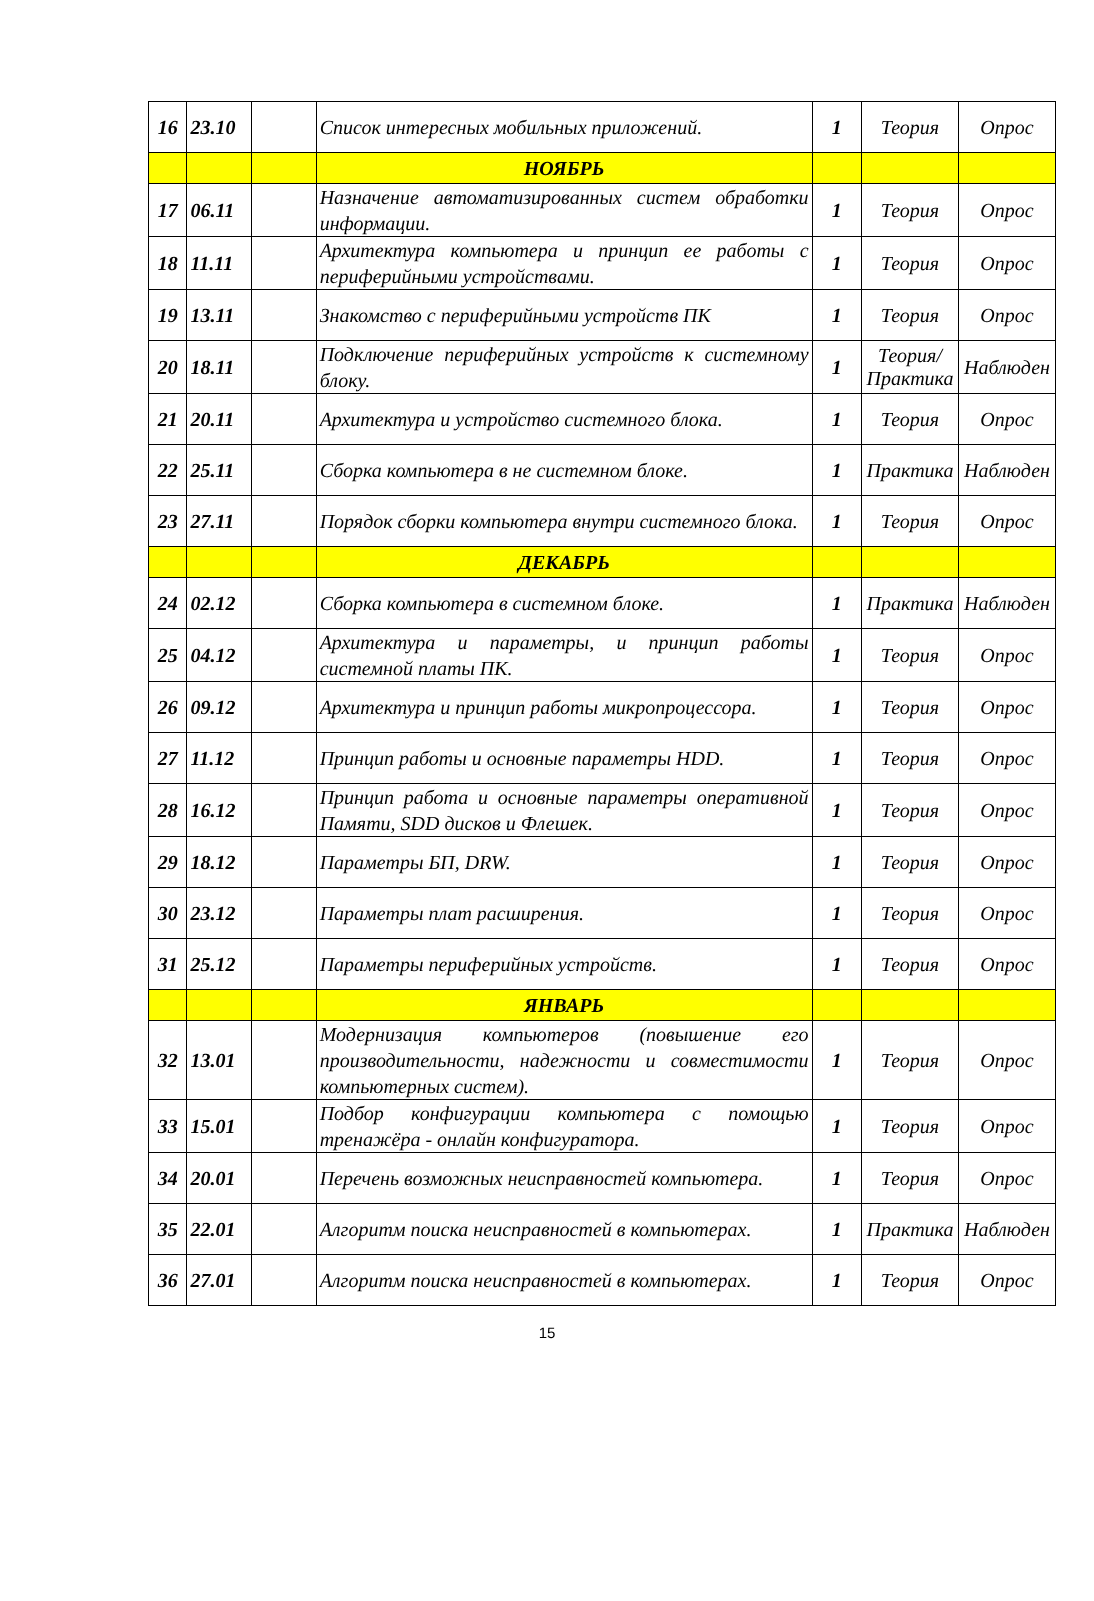| 16 | 23.10 | | Список интересных мобильных приложений. | 1 | Теория | Опрос |
| | | | НОЯБРЬ | | | |
| 17 | 06.11 | | Назначение автоматизированных систем обработки информации. | 1 | Теория | Опрос |
| 18 | 11.11 | | Архитектура компьютера и принцип ее работы с периферийными устройствами. | 1 | Теория | Опрос |
| 19 | 13.11 | | Знакомство с периферийными устройств ПК | 1 | Теория | Опрос |
| 20 | 18.11 | | Подключение периферийных устройств к системному блоку. | 1 | Теория/ Практика | Наблюден |
| 21 | 20.11 | | Архитектура и устройство системного блока. | 1 | Теория | Опрос |
| 22 | 25.11 | | Сборка компьютера в не системном блоке. | 1 | Практика | Наблюден |
| 23 | 27.11 | | Порядок сборки компьютера внутри системного блока. | 1 | Теория | Опрос |
| | | | ДЕКАБРЬ | | | |
| 24 | 02.12 | | Сборка компьютера в системном блоке. | 1 | Практика | Наблюден |
| 25 | 04.12 | | Архитектура и параметры, и принцип работы системной платы ПК. | 1 | Теория | Опрос |
| 26 | 09.12 | | Архитектура и принцип работы микропроцессора. | 1 | Теория | Опрос |
| 27 | 11.12 | | Принцип работы и основные параметры HDD. | 1 | Теория | Опрос |
| 28 | 16.12 | | Принцип работа и основные параметры оперативной Памяти, SDD дисков и Флешек. | 1 | Теория | Опрос |
| 29 | 18.12 | | Параметры БП, DRW. | 1 | Теория | Опрос |
| 30 | 23.12 | | Параметры плат расширения. | 1 | Теория | Опрос |
| 31 | 25.12 | | Параметры периферийных устройств. | 1 | Теория | Опрос |
| | | | ЯНВАРЬ | | | |
| 32 | 13.01 | | Модернизация компьютеров (повышение его производительности, надежности и совместимости компьютерных систем). | 1 | Теория | Опрос |
| 33 | 15.01 | | Подбор конфигурации компьютера с помощью тренажёра - онлайн конфигуратора. | 1 | Теория | Опрос |
| 34 | 20.01 | | Перечень возможных неисправностей компьютера. | 1 | Теория | Опрос |
| 35 | 22.01 | | Алгоритм поиска неисправностей в компьютерах. | 1 | Практика | Наблюден |
| 36 | 27.01 | | Алгоритм поиска неисправностей в компьютерах. | 1 | Теория | Опрос |
15